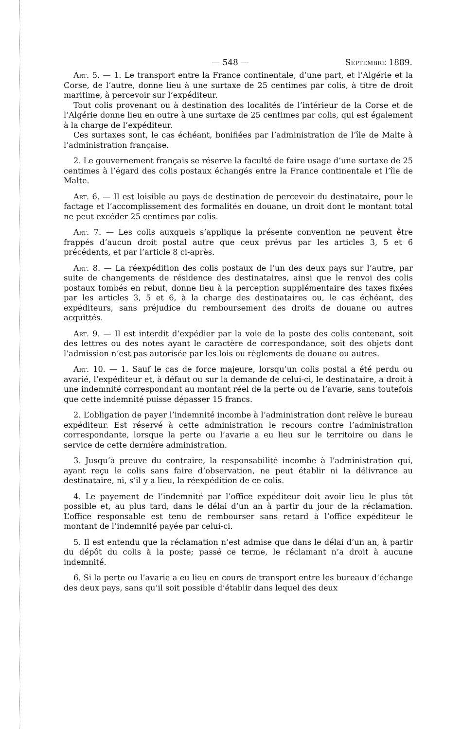— 548 — Septembre 1889.
Art. 5. — 1. Le transport entre la France continentale, d’une part, et l’Algérie et la Corse, de l’autre, donne lieu à une surtaxe de 25 centimes par colis, à titre de droit maritime, à percevoir sur l’expéditeur.
Tout colis provenant ou à destination des localités de l’intérieur de la Corse et de l’Algérie donne lieu en outre à une surtaxe de 25 centimes par colis, qui est également à la charge de l’expéditeur.
Ces surtaxes sont, le cas échéant, bonifiées par l’administration de l’île de Malte à l’administration française.
2. Le gouvernement français se réserve la faculté de faire usage d’une surtaxe de 25 centimes à l’égard des colis postaux échangés entre la France continentale et l’île de Malte.
Art. 6. — Il est loisible au pays de destination de percevoir du destinataire, pour le factage et l’accomplissement des formalités en douane, un droit dont le montant total ne peut excéder 25 centimes par colis.
Art. 7. — Les colis auxquels s’applique la présente convention ne peuvent être frappés d’aucun droit postal autre que ceux prévus par les articles 3, 5 et 6 précédents, et par l’article 8 ci-après.
Art. 8. — La réexpédition des colis postaux de l’un des deux pays sur l’autre, par suite de changements de résidence des destinataires, ainsi que le renvoi des colis postaux tombés en rebut, donne lieu à la perception supplémentaire des taxes fixées par les articles 3, 5 et 6, à la charge des destinataires ou, le cas échéant, des expéditeurs, sans préjudice du remboursement des droits de douane ou autres acquittés.
Art. 9. — Il est interdit d’expédier par la voie de la poste des colis contenant, soit des lettres ou des notes ayant le caractère de correspondance, soit des objets dont l’admission n’est pas autorisée par les lois ou règlements de douane ou autres.
Art. 10. — 1. Sauf le cas de force majeure, lorsqu’un colis postal a été perdu ou avarié, l’expéditeur et, à défaut ou sur la demande de celui-ci, le destinataire, a droit à une indemnité correspondant au montant réel de la perte ou de l’avarie, sans toutefois que cette indemnité puisse dépasser 15 francs.
2. L’obligation de payer l’indemnité incombe à l’administration dont relève le bureau expéditeur. Est réservé à cette administration le recours contre l’administration correspondante, lorsque la perte ou l’avarie a eu lieu sur le territoire ou dans le service de cette dernière administration.
3. Jusqu’à preuve du contraire, la responsabilité incombe à l’administration qui, ayant reçu le colis sans faire d’observation, ne peut établir ni la délivrance au destinataire, ni, s’il y a lieu, la réexpédition de ce colis.
4. Le payement de l’indemnité par l’office expéditeur doit avoir lieu le plus tôt possible et, au plus tard, dans le délai d’un an à partir du jour de la réclamation. L’office responsable est tenu de rembourser sans retard à l’office expéditeur le montant de l’indemnité payée par celui-ci.
5. Il est entendu que la réclamation n’est admise que dans le délai d’un an, à partir du dépôt du colis à la poste; passé ce terme, le réclamant n’a droit à aucune indemnité.
6. Si la perte ou l’avarie a eu lieu en cours de transport entre les bureaux d’échange des deux pays, sans qu’il soit possible d’établir dans lequel des deux